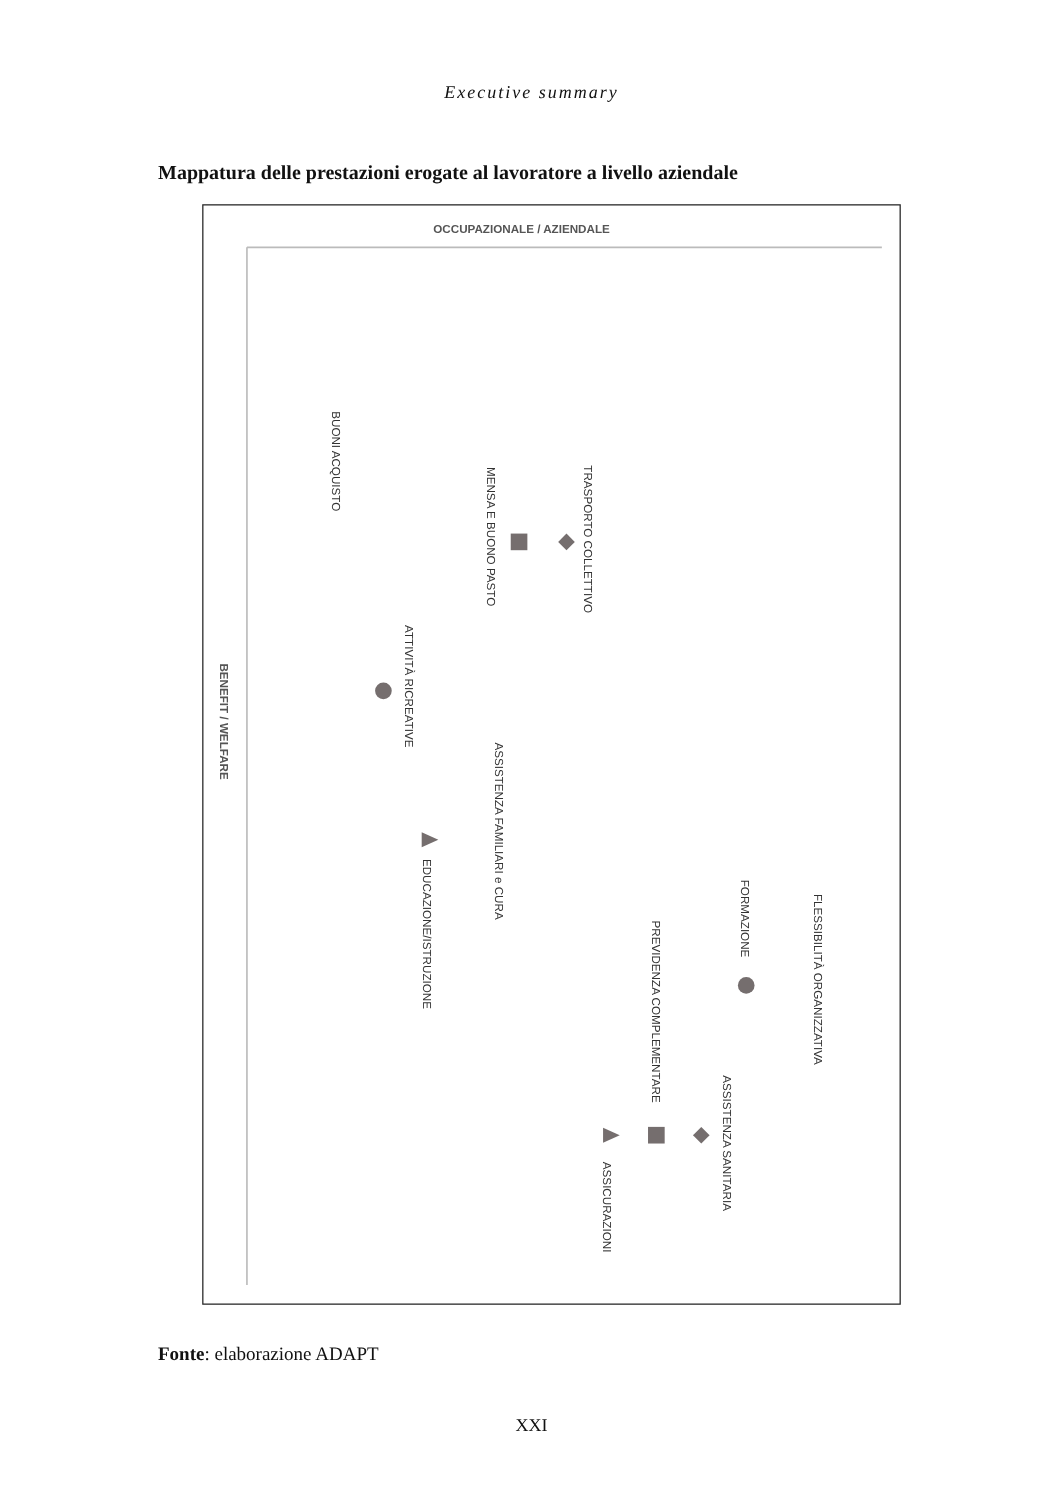Executive summary
Mappatura delle prestazioni erogate al lavoratore a livello aziendale
OCCUPAZIONALE / AZIENDALE
BENEFIT / WELFARE
BUONI ACQUISTO
MENSA E BUONO PASTO
TRASPORTO COLLETTIVO
ATTIVITÀ RICREATIVE
ASSISTENZA FAMILIARI e CURA
EDUCAZIONE/ISTRUZIONE
FORMAZIONE
FLESSIBILITÀ ORGANIZZATIVA
PREVIDENZA COMPLEMENTARE
ASSISTENZA SANITARIA
ASSICURAZIONI
Fonte: elaborazione ADAPT
XXI